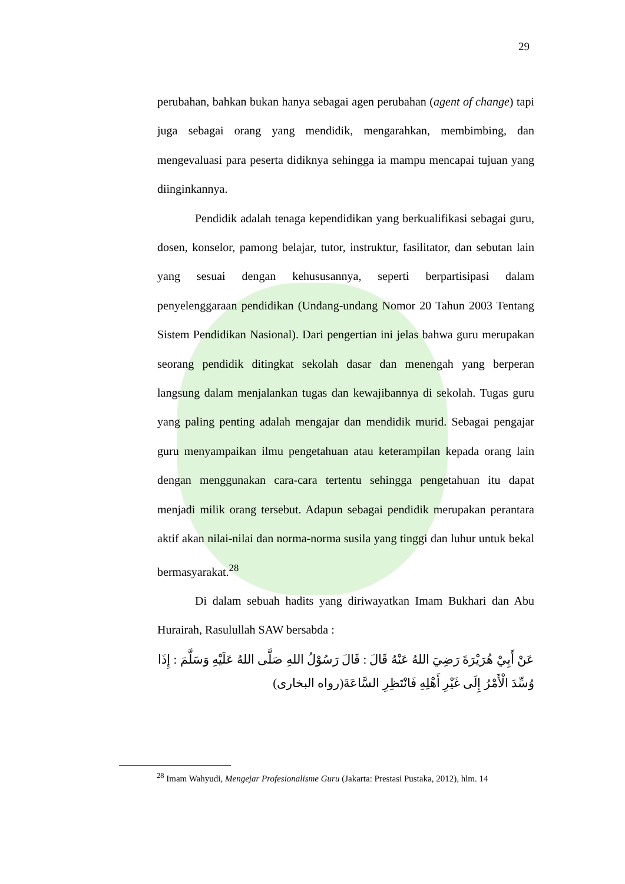29
perubahan, bahkan bukan hanya sebagai agen perubahan (agent of change) tapi juga sebagai orang yang mendidik, mengarahkan, membimbing, dan mengevaluasi para peserta didiknya sehingga ia mampu mencapai tujuan yang diinginkannya.
Pendidik adalah tenaga kependidikan yang berkualifikasi sebagai guru, dosen, konselor, pamong belajar, tutor, instruktur, fasilitator, dan sebutan lain yang sesuai dengan kehususannya, seperti berpartisipasi dalam penyelenggaraan pendidikan (Undang-undang Nomor 20 Tahun 2003 Tentang Sistem Pendidikan Nasional). Dari pengertian ini jelas bahwa guru merupakan seorang pendidik ditingkat sekolah dasar dan menengah yang berperan langsung dalam menjalankan tugas dan kewajibannya di sekolah. Tugas guru yang paling penting adalah mengajar dan mendidik murid. Sebagai pengajar guru menyampaikan ilmu pengetahuan atau keterampilan kepada orang lain dengan menggunakan cara-cara tertentu sehingga pengetahuan itu dapat menjadi milik orang tersebut. Adapun sebagai pendidik merupakan perantara aktif akan nilai-nilai dan norma-norma susila yang tinggi dan luhur untuk bekal bermasyarakat.<sup>28</sup>
Di dalam sebuah hadits yang diriwayatkan Imam Bukhari dan Abu Hurairah, Rasulullah SAW bersabda :
عَنْ أَبِيْ هُرَيْرَةَ رَضِيَ اللهُ عَنْهُ قَالَ : قَالَ رَسُوْلُ اللهِ صَلَّى اللهُ عَلَيْهِ وَسَلَّمَ : إِذَا وُسِّدَ الْأَمْرُ إِلَى غَيْرِ أَهْلِهِ فَانْتَظِرِ السَّاعَةَ(رواه البخارى)
<sup>28</sup> Imam Wahyudi, Mengejar Profesionalisme Guru (Jakarta: Prestasi Pustaka, 2012), hlm. 14